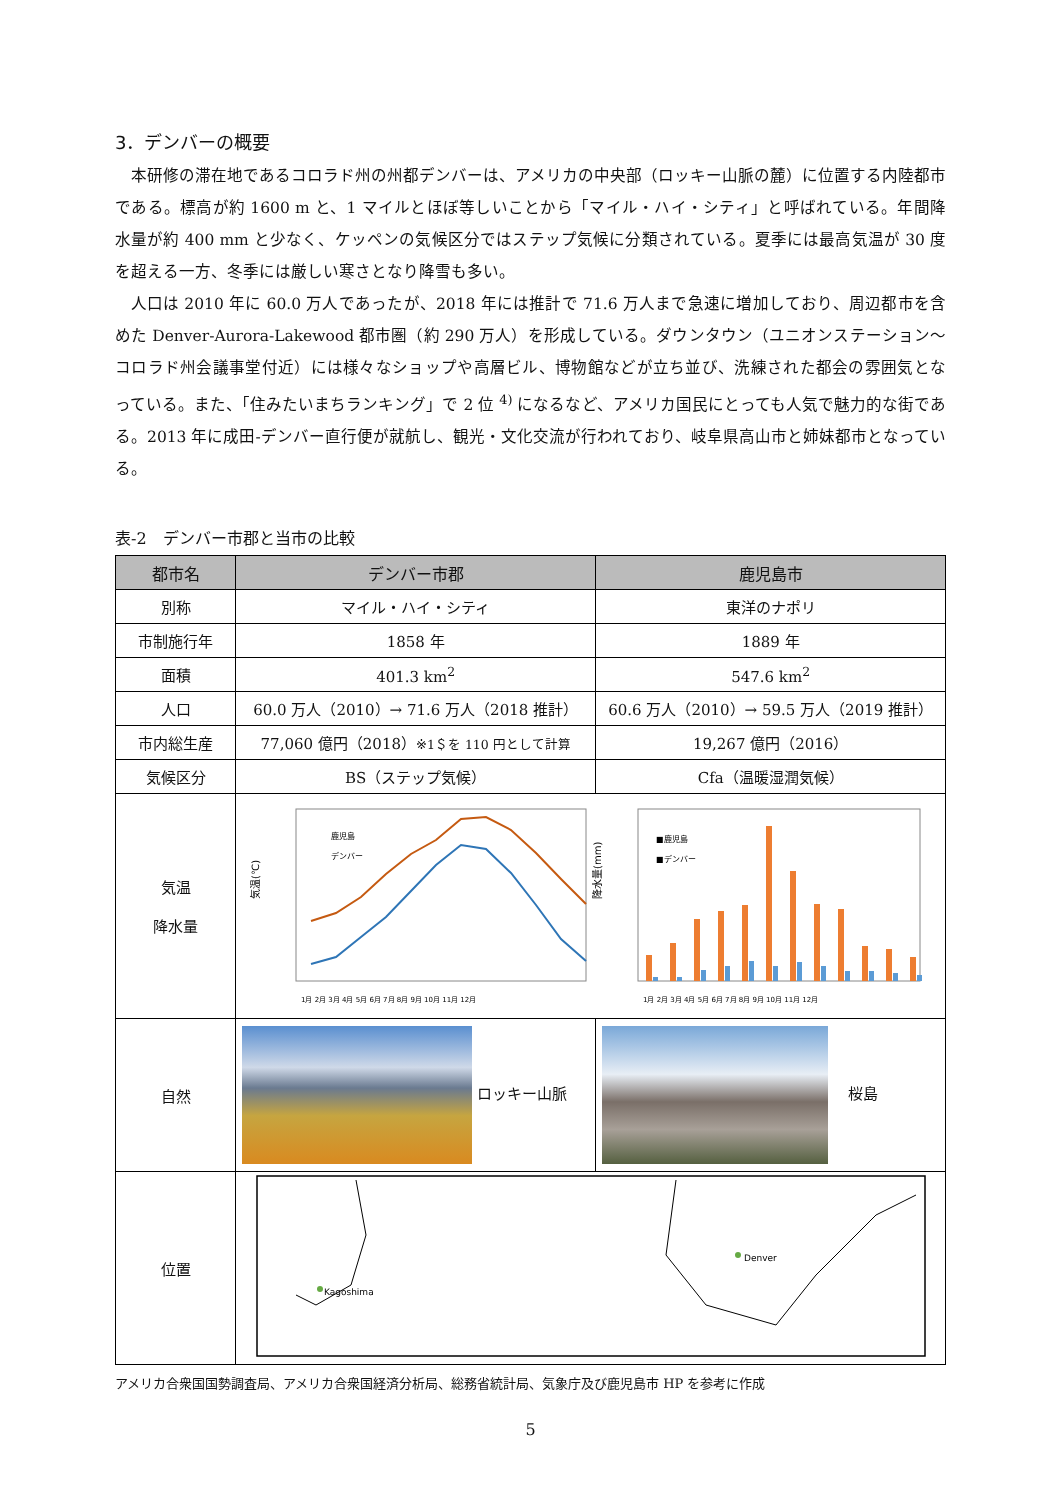3．デンバーの概要
本研修の滞在地であるコロラド州の州都デンバーは、アメリカの中央部（ロッキー山脈の麓）に位置する内陸都市である。標高が約 1600 m と、1 マイルとほぼ等しいことから「マイル・ハイ・シティ」と呼ばれている。年間降水量が約 400 mm と少なく、ケッペンの気候区分ではステップ気候に分類されている。夏季には最高気温が 30 度を超える一方、冬季には厳しい寒さとなり降雪も多い。
人口は 2010 年に 60.0 万人であったが、2018 年には推計で 71.6 万人まで急速に増加しており、周辺都市を含めた Denver-Aurora-Lakewood 都市圏（約 290 万人）を形成している。ダウンタウン（ユニオンステーション～コロラド州会議事堂付近）には様々なショップや高層ビル、博物館などが立ち並び、洗練された都会の雰囲気となっている。また、「住みたいまちランキング」で 2 位 <sup>4)</sup> になるなど、アメリカ国民にとっても人気で魅力的な街である。2013 年に成田-デンバー直行便が就航し、観光・文化交流が行われており、岐阜県高山市と姉妹都市となっている。
表-2　デンバー市郡と当市の比較
| 都市名 | デンバー市郡 | 鹿児島市 |
| --- | --- | --- |
| 別称 | マイル・ハイ・シティ | 東洋のナポリ |
| 市制施行年 | 1858 年 | 1889 年 |
| 面積 | 401.3 km<sup>2</sup> | 547.6 km<sup>2</sup> |
| 人口 | 60.0 万人（2010）→ 71.6 万人（2018 推計） | 60.6 万人（2010）→ 59.5 万人（2019 推計） |
| 市内総生産 | 77,060 億円（2018） ※1＄を 110 円として計算 | 19,267 億円（2016） |
| 気候区分 | BS（ステップ気候） | Cfa（温暖湿潤気候） |
| 気温 降水量 | 気温(℃) 1月 2月 3月 4月 5月 6月 7月 8月 9月 10月 11月 12月 鹿児島 デンバー 降水量(mm) 1月 2月 3月 4月 5月 6月 7月 8月 9月 10月 11月 12月 ■鹿児島 ■デンバー | |
| 自然 | ロッキー山脈 | 桜島 |
| 位置 | Kagoshima Denver | |
アメリカ合衆国国勢調査局、アメリカ合衆国経済分析局、総務省統計局、気象庁及び鹿児島市 HP を参考に作成
5